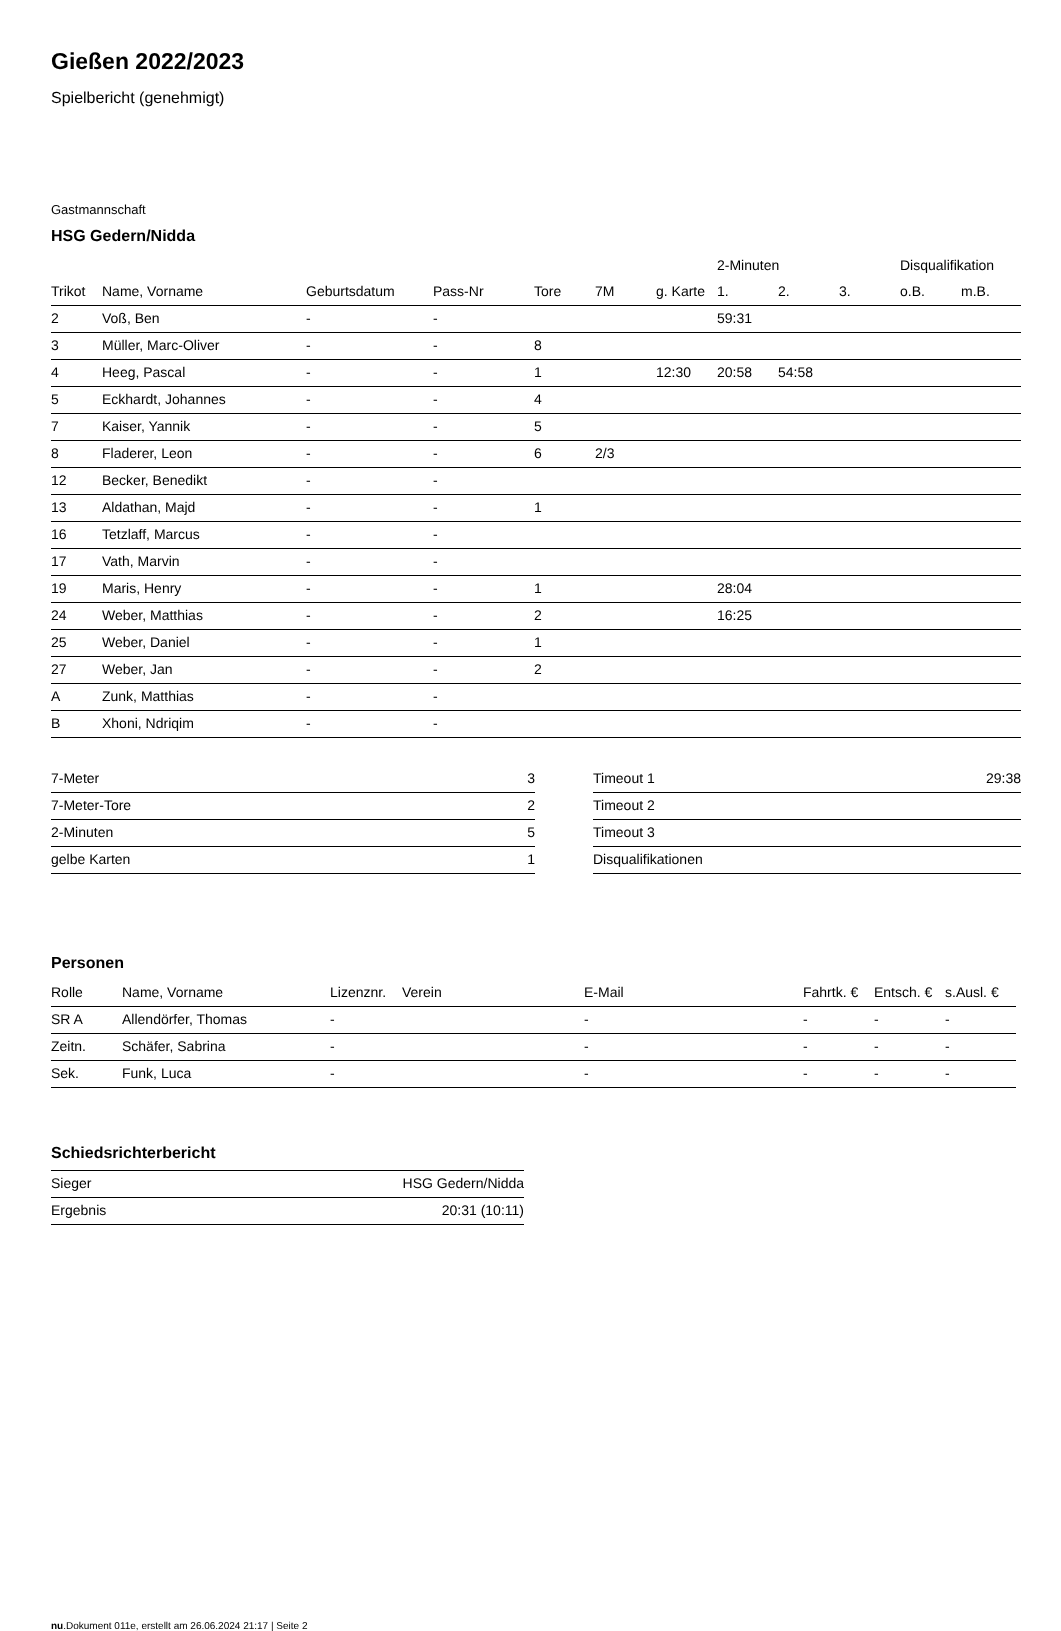Gießen 2022/2023
Spielbericht (genehmigt)
Gastmannschaft
HSG Gedern/Nidda
| | | | | | | | 2-Minuten | | | Disqualifikation | |
| --- | --- | --- | --- | --- | --- | --- | --- | --- | --- | --- | --- |
| Trikot | Name, Vorname | Geburtsdatum | Pass-Nr | Tore | 7M | g. Karte | 1. | 2. | 3. | o.B. | m.B. |
| 2 | Voß, Ben | - | - | | | | 59:31 | | | | |
| 3 | Müller, Marc-Oliver | - | - | 8 | | | | | | | |
| 4 | Heeg, Pascal | - | - | 1 | | 12:30 | 20:58 | 54:58 | | | |
| 5 | Eckhardt, Johannes | - | - | 4 | | | | | | | |
| 7 | Kaiser, Yannik | - | - | 5 | | | | | | | |
| 8 | Fladerer, Leon | - | - | 6 | 2/3 | | | | | | |
| 12 | Becker, Benedikt | - | - | | | | | | | | |
| 13 | Aldathan, Majd | - | - | 1 | | | | | | | |
| 16 | Tetzlaff, Marcus | - | - | | | | | | | | |
| 17 | Vath, Marvin | - | - | | | | | | | | |
| 19 | Maris, Henry | - | - | 1 | | | 28:04 | | | | |
| 24 | Weber, Matthias | - | - | 2 | | | 16:25 | | | | |
| 25 | Weber, Daniel | - | - | 1 | | | | | | | |
| 27 | Weber, Jan | - | - | 2 | | | | | | | |
| A | Zunk, Matthias | - | - | | | | | | | | |
| B | Xhoni, Ndriqim | - | - | | | | | | | | |
| 7-Meter | 3 |
| 7-Meter-Tore | 2 |
| 2-Minuten | 5 |
| gelbe Karten | 1 |
| Timeout 1 | 29:38 |
| Timeout 2 | |
| Timeout 3 | |
| Disqualifikationen | |
Personen
| Rolle | Name, Vorname | Lizenznr. | Verein | E-Mail | Fahrtk. € | Entsch. € | s.Ausl. € |
| --- | --- | --- | --- | --- | --- | --- | --- |
| SR A | Allendörfer, Thomas | - | | - | - | - | - |
| Zeitn. | Schäfer, Sabrina | - | | - | - | - | - |
| Sek. | Funk, Luca | - | | - | - | - | - |
Schiedsrichterbericht
| Sieger | HSG Gedern/Nidda |
| Ergebnis | 20:31 (10:11) |
nu.Dokument 011e, erstellt am 26.06.2024 21:17 | Seite 2